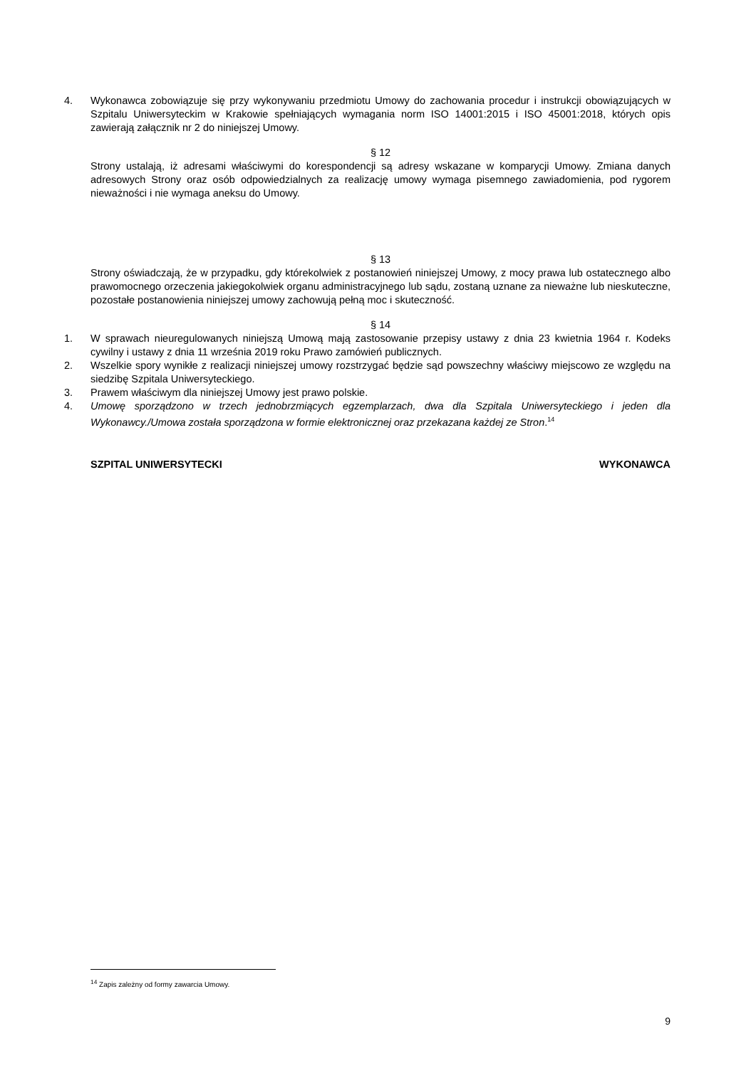4. Wykonawca zobowiązuje się przy wykonywaniu przedmiotu Umowy do zachowania procedur i instrukcji obowiązujących w Szpitalu Uniwersyteckim w Krakowie spełniających wymagania norm ISO 14001:2015 i ISO 45001:2018, których opis zawierają załącznik nr 2 do niniejszej Umowy.
§ 12
Strony ustalają, iż adresami właściwymi do korespondencji są adresy wskazane w komparycji Umowy. Zmiana danych adresowych Strony oraz osób odpowiedzialnych za realizację umowy wymaga pisemnego zawiadomienia, pod rygorem nieważności i nie wymaga aneksu do Umowy.
§ 13
Strony oświadczają, że w przypadku, gdy którekolwiek z postanowień niniejszej Umowy, z mocy prawa lub ostatecznego albo prawomocnego orzeczenia jakiegokolwiek organu administracyjnego lub sądu, zostaną uznane za nieważne lub nieskuteczne, pozostałe postanowienia niniejszej umowy zachowują pełną moc i skuteczność.
§ 14
1. W sprawach nieuregulowanych niniejszą Umową mają zastosowanie przepisy ustawy z dnia 23 kwietnia 1964 r. Kodeks cywilny i ustawy z dnia 11 września 2019 roku Prawo zamówień publicznych.
2. Wszelkie spory wynikłe z realizacji niniejszej umowy rozstrzygać będzie sąd powszechny właściwy miejscowo ze względu na siedzibę Szpitala Uniwersyteckiego.
3. Prawem właściwym dla niniejszej Umowy jest prawo polskie.
4. Umowę sporządzono w trzech jednobrzmiących egzemplarzach, dwa dla Szpitala Uniwersyteckiego i jeden dla Wykonawcy./Umowa została sporządzona w formie elektronicznej oraz przekazana każdej ze Stron.<sup>14</sup>
SZPITAL UNIWERSYTECKI WYKONAWCA
<sup>14</sup> Zapis zależny od formy zawarcia Umowy.
9